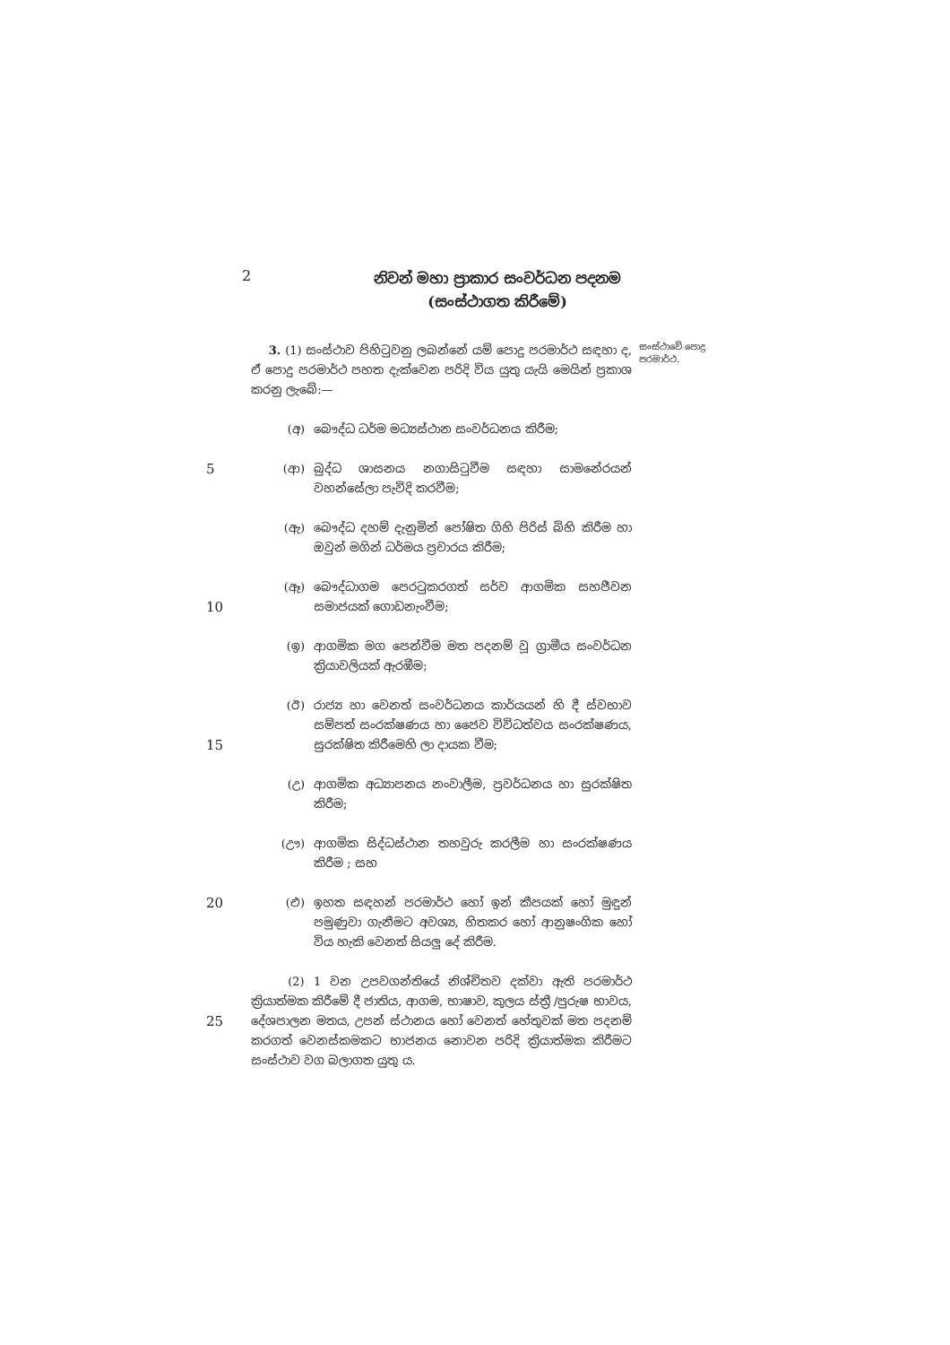2
නිවන් මහා ප්‍රාකාර සංවර්ධන පදනම
(සංස්ථාගත කිරීමේ)
3. (1) සංස්ථාව පිහිටුවනු ලබන්නේ යම් පොදු පරමාර්ථ සඳහා ද, ඒ පොදු පරමාර්ථ පහත දැක්වෙන පරිදි විය යුතු යැයි මෙයින් ප්‍රකාශ කරනු ලැබේ:—
සංස්ථාවේ පොදු පරමාර්ථ.
(අ) බෞද්ධ ධර්ම මධ්‍යස්ථාන සංවර්ධනය කිරීම;
5
(ආ) බුද්ධ ශාසනය නගාසිටුවීම සඳහා සාමනේරයන් වහන්සේලා පැවිදි කරවීම;
(ඇ) බෞද්ධ දහම් දැනුමින් පෝෂිත ගිහි පිරිස් බිහි කිරීම හා ඔවුන් මගින් ධර්මය ප්‍රචාරය කිරීම;
10
(ඈ) බෞද්ධාගම පෙරටුකරගත් සර්ව ආගමික සහජීවන සමාජයක් ගොඩනැංවීම;
(ඉ) ආගමික මග පෙන්වීම මත පදනම් වූ ග්‍රාමීය සංවර්ධන ක්‍රියාවලියක් ඇරඹීම;
15
(ඊ) රාජ්‍ය හා වෙනත් සංවර්ධනය කාර්යයන් හි දී ස්වභාව සම්පත් සංරක්ෂණය හා ජෛව විවිධත්වය සංරක්ෂණය, සුරක්ෂිත කිරීමෙහි ලා දායක වීම;
(උ) ආගමික අධ්‍යාපනය නංවාලීම, ප්‍රවර්ධනය හා සුරක්ෂිත කිරීම;
(ඌ) ආගමික සිද්ධස්ථාන තහවුරු කරලීම හා සංරක්ෂණය කිරීම ; සහ
20
(එ) ඉහත සඳහන් පරමාර්ථ හෝ ඉන් කීපයක් හෝ මුඳුන් පමුණුවා ගැනීමට අවශ්‍ය, හිතකර හෝ ආනුෂංගික හෝ විය හැකි වෙනත් සියලු දේ කිරීම.
25
(2) 1 වන උපවගන්තියේ නිශ්චිතව දක්වා ඇති පරමාර්ථ ක්‍රියාත්මක කිරීමේ දී ජාතිය, ආගම, භාෂාව, කුලය ස්ත්‍රී /පුරුෂ භාවය, දේශපාලන මතය, උපන් ස්ථානය හෝ වෙනත් හේතුවක් මත පදනම් කරගත් වෙනස්කමකට භාජනය නොවන පරිදි ක්‍රියාත්මක කිරීමට සංස්ථාව වග බලාගත යුතු ය.